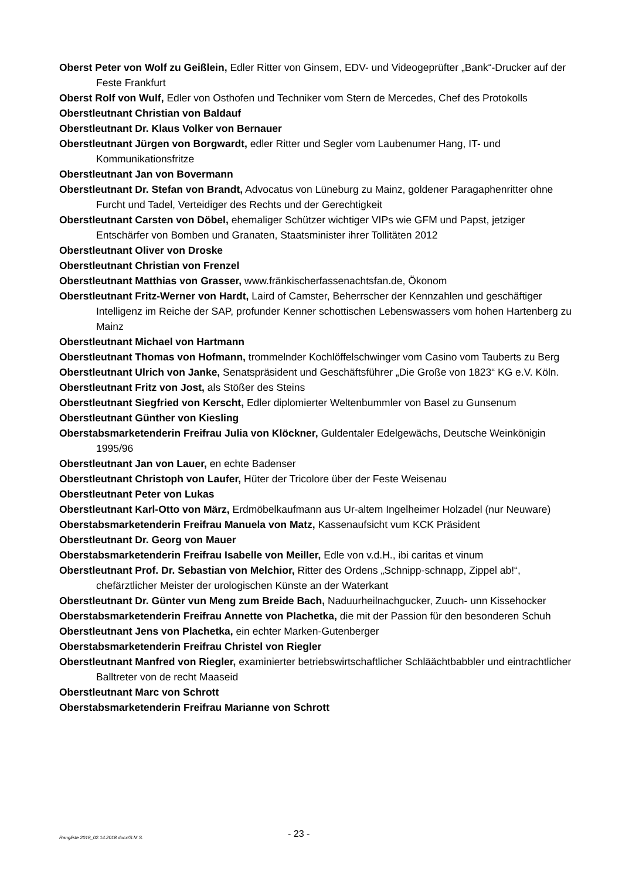Oberst Peter von Wolf zu Geißlein, Edler Ritter von Ginsem, EDV- und Videogeprüfter „Bank“-Drucker auf der Feste Frankfurt
Oberst Rolf von Wulf, Edler von Osthofen und Techniker vom Stern de Mercedes, Chef des Protokolls
Oberstleutnant Christian von Baldauf
Oberstleutnant Dr. Klaus Volker von Bernauer
Oberstleutnant Jürgen von Borgwardt, edler Ritter und Segler vom Laubenumer Hang, IT- und Kommunikationsfritze
Oberstleutnant Jan von Bovermann
Oberstleutnant Dr. Stefan von Brandt, Advocatus von Lüneburg zu Mainz, goldener Paragaphenritter ohne Furcht und Tadel, Verteidiger des Rechts und der Gerechtigkeit
Oberstleutnant Carsten von Döbel, ehemaliger Schützer wichtiger VIPs wie GFM und Papst, jetziger Entschärfer von Bomben und Granaten, Staatsminister ihrer Tollitäten 2012
Oberstleutnant Oliver von Droske
Oberstleutnant Christian von Frenzel
Oberstleutnant Matthias von Grasser, www.fränkischerfassenachtsfan.de, Ökonom
Oberstleutnant Fritz-Werner von Hardt, Laird of Camster, Beherrscher der Kennzahlen und geschäftiger Intelligenz im Reiche der SAP, profunder Kenner schottischen Lebenswassers vom hohen Hartenberg zu Mainz
Oberstleutnant Michael von Hartmann
Oberstleutnant Thomas von Hofmann, trommelnder Kochlöffelschwinger vom Casino vom Tauberts zu Berg
Oberstleutnant Ulrich von Janke, Senatspräsident und Geschäftsführer „Die Große von 1823“ KG e.V. Köln.
Oberstleutnant Fritz von Jost, als Stößer des Steins
Oberstleutnant Siegfried von Kerscht, Edler diplomierter Weltenbummler von Basel zu Gunsenum
Oberstleutnant Günther von Kiesling
Oberstabsmarketenderin Freifrau Julia von Klöckner, Guldentaler Edelgewächs, Deutsche Weinkönigin 1995/96
Oberstleutnant Jan von Lauer, en echte Badenser
Oberstleutnant Christoph von Laufer, Hüter der Tricolore über der Feste Weisenau
Oberstleutnant Peter von Lukas
Oberstleutnant Karl-Otto von März, Erdmöbelkaufmann aus Ur-altem Ingelheimer Holzadel (nur Neuware)
Oberstabsmarketenderin Freifrau Manuela von Matz, Kassenaufsicht vum KCK Präsident
Oberstleutnant Dr. Georg von Mauer
Oberstabsmarketenderin Freifrau Isabelle von Meiller, Edle von v.d.H., ibi caritas et vinum
Oberstleutnant Prof. Dr. Sebastian von Melchior, Ritter des Ordens „Schnipp-schnapp, Zippel ab!“, chefärztlicher Meister der urologischen Künste an der Waterkant
Oberstleutnant Dr. Günter vun Meng zum Breide Bach, Naduurheilnachgucker, Zuuch- unn Kissehocker
Oberstabsmarketenderin Freifrau Annette von Plachetka, die mit der Passion für den besonderen Schuh
Oberstleutnant Jens von Plachetka, ein echter Marken-Gutenberger
Oberstabsmarketenderin Freifrau Christel von Riegler
Oberstleutnant Manfred von Riegler, examinierter betriebswirtschaftlicher Schläächtbabbler und eintrachtlicher Balltreter von de recht Maaseid
Oberstleutnant Marc von Schrott
Oberstabsmarketenderin Freifrau Marianne von Schrott
Rangliste 2018_02.14.2018.docx/S.M.S. - 23 -